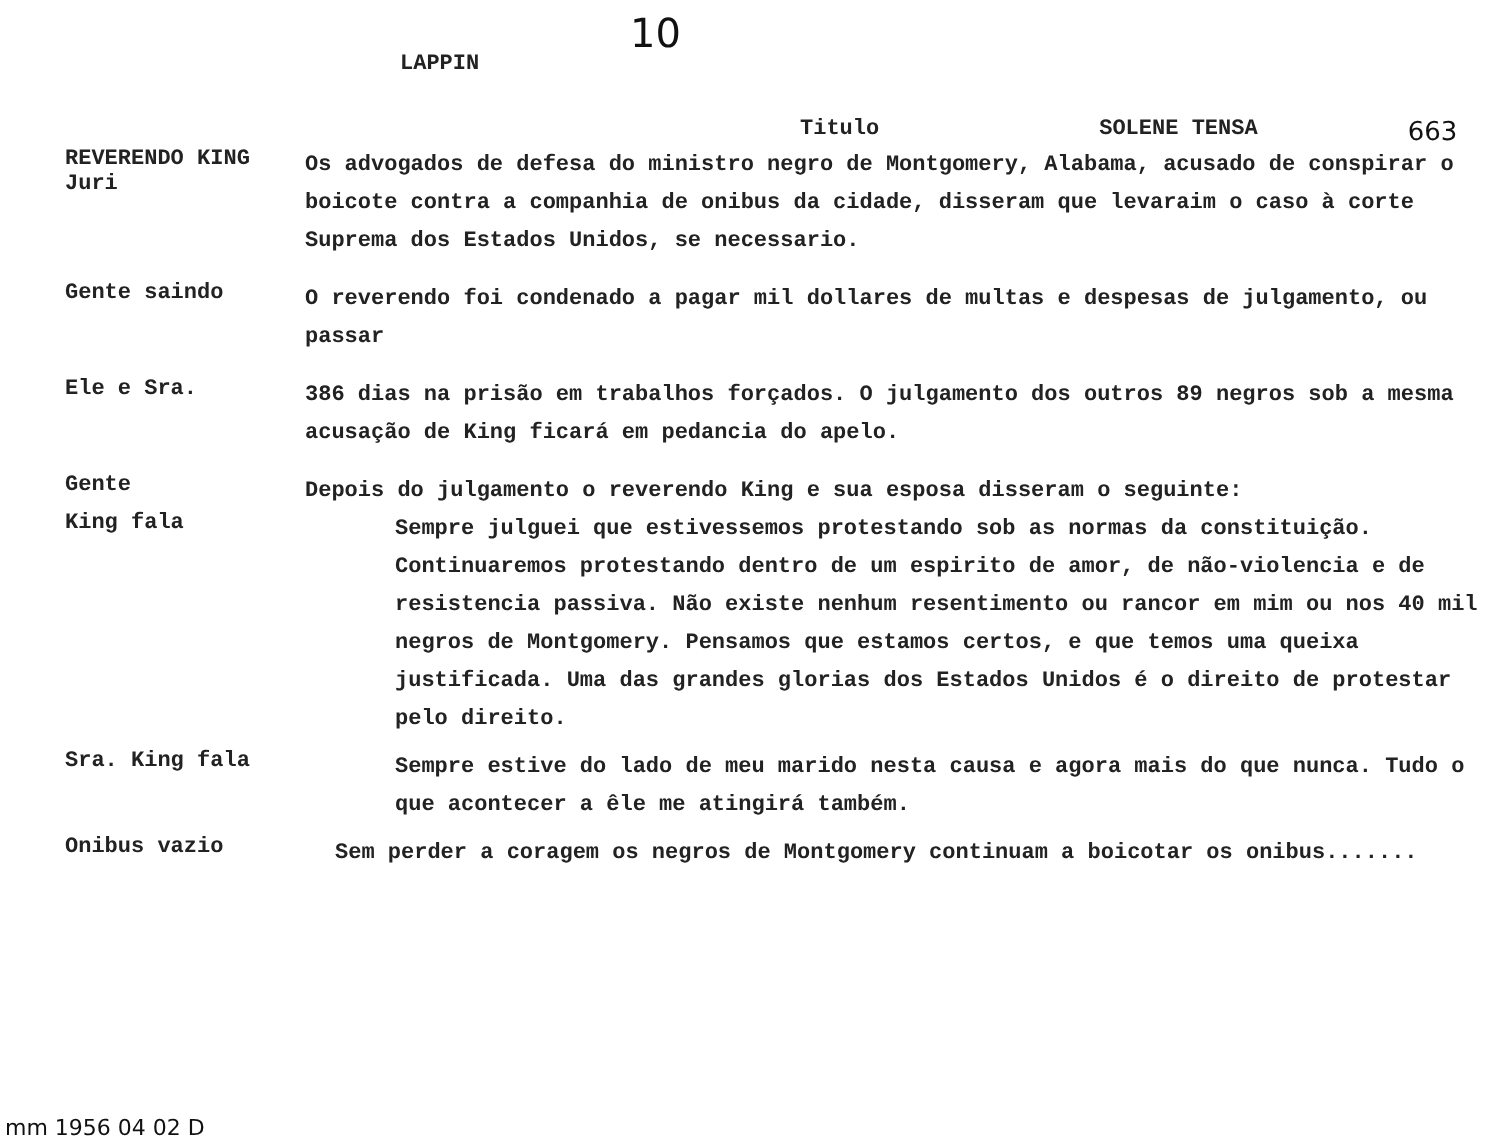10
LAPPIN
Titulo SOLENE TENSA 663
REVERENDO KING
Juri
Os advogados de defesa do ministro negro de Montgomery, Alabama, acusado de conspirar o boicote contra a companhia de onibus da cidade, disseram que levaraim o caso à corte Suprema dos Estados Unidos, se necessario.
Gente saindo
O reverendo foi condenado a pagar mil dollares de multas e despesas de julgamento, ou passar
Ele e Sra.
386 dias na prisão em trabalhos forçados. O julgamento dos outros 89 negros sob a mesma acusação de King ficará em pedancia do apelo.
Gente
Depois do julgamento o reverendo King e sua esposa disseram o seguinte:
King fala
Sempre julguei que estivessemos protestando sob as normas da constituição. Continuaremos protestando dentro de um espirito de amor, de não-violencia e de resistencia passiva. Não existe nenhum resentimento ou rancor em mim ou nos 40 mil negros de Montgomery. Pensamos que estamos certos, e que temos uma queixa justificada. Uma das grandes glorias dos Estados Unidos é o direito de protestar pelo direito.
Sra. King fala
Sempre estive do lado de meu marido nesta causa e agora mais do que nunca. Tudo o que acontecer a êle me atingirá também.
Onibus vazio
Sem perder a coragem os negros de Montgomery continuam a boicotar os onibus.......
mm 1956 04 02 D